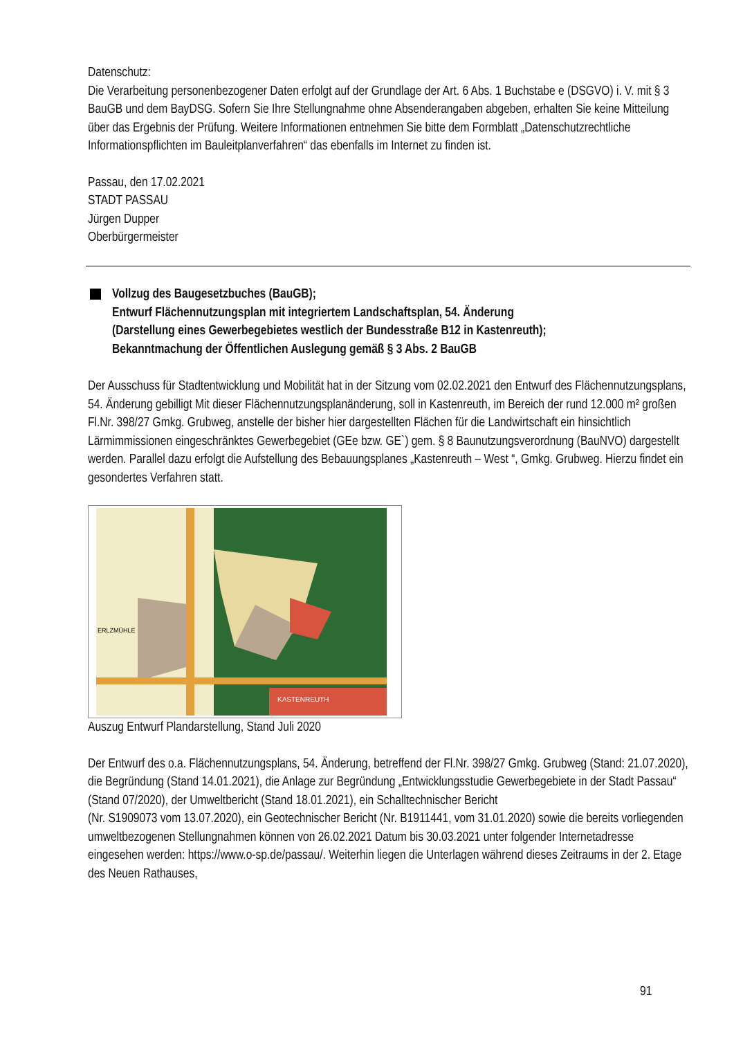Datenschutz:
Die Verarbeitung personenbezogener Daten erfolgt auf der Grundlage der Art. 6 Abs. 1 Buchstabe e (DSGVO) i. V. mit § 3 BauGB und dem BayDSG. Sofern Sie Ihre Stellungnahme ohne Absenderangaben abgeben, erhalten Sie keine Mitteilung über das Ergebnis der Prüfung. Weitere Informationen entnehmen Sie bitte dem Formblatt „Datenschutzrechtliche Informationspflichten im Bauleitplanverfahren“ das ebenfalls im Internet zu finden ist.
Passau, den 17.02.2021
STADT PASSAU
Jürgen Dupper
Oberbürgermeister
Vollzug des Baugesetzbuches (BauGB);
Entwurf Flächennutzungsplan mit integriertem Landschaftsplan, 54. Änderung
(Darstellung eines Gewerbegebietes westlich der Bundesstraße B12 in Kastenreuth);
Bekanntmachung der Öffentlichen Auslegung gemäß § 3 Abs. 2 BauGB
Der Ausschuss für Stadtentwicklung und Mobilität hat in der Sitzung vom 02.02.2021 den Entwurf des Flächennutzungsplans, 54. Änderung gebilligt Mit dieser Flächennutzungsplanänderung, soll in Kastenreuth, im Bereich der rund 12.000 m² großen Fl.Nr. 398/27 Gmkg. Grubweg, anstelle der bisher hier dargestellten Flächen für die Landwirtschaft ein hinsichtlich Lärmimmissionen eingeschränktes Gewerbegebiet (GEe bzw. GE`) gem. § 8 Baunutzungsverordnung (BauNVO) dargestellt werden. Parallel dazu erfolgt die Aufstellung des Bebauungsplanes „Kastenreuth – West “, Gmkg. Grubweg. Hierzu findet ein gesondertes Verfahren statt.
KASTENREUTH
ERLZMÜHLE
Auszug Entwurf Plandarstellung, Stand Juli 2020
Der Entwurf des o.a. Flächennutzungsplans, 54. Änderung, betreffend der Fl.Nr. 398/27 Gmkg. Grubweg (Stand: 21.07.2020), die Begründung (Stand 14.01.2021), die Anlage zur Begründung „Entwicklungsstudie Gewerbegebiete in der Stadt Passau“ (Stand 07/2020), der Umweltbericht (Stand 18.01.2021), ein Schalltechnischer Bericht
(Nr. S1909073 vom 13.07.2020), ein Geotechnischer Bericht (Nr. B1911441, vom 31.01.2020) sowie die bereits vorliegenden umweltbezogenen Stellungnahmen können von 26.02.2021 Datum bis 30.03.2021 unter folgender Internetadresse eingesehen werden: https://www.o-sp.de/passau/. Weiterhin liegen die Unterlagen während dieses Zeitraums in der 2. Etage des Neuen Rathauses,
91